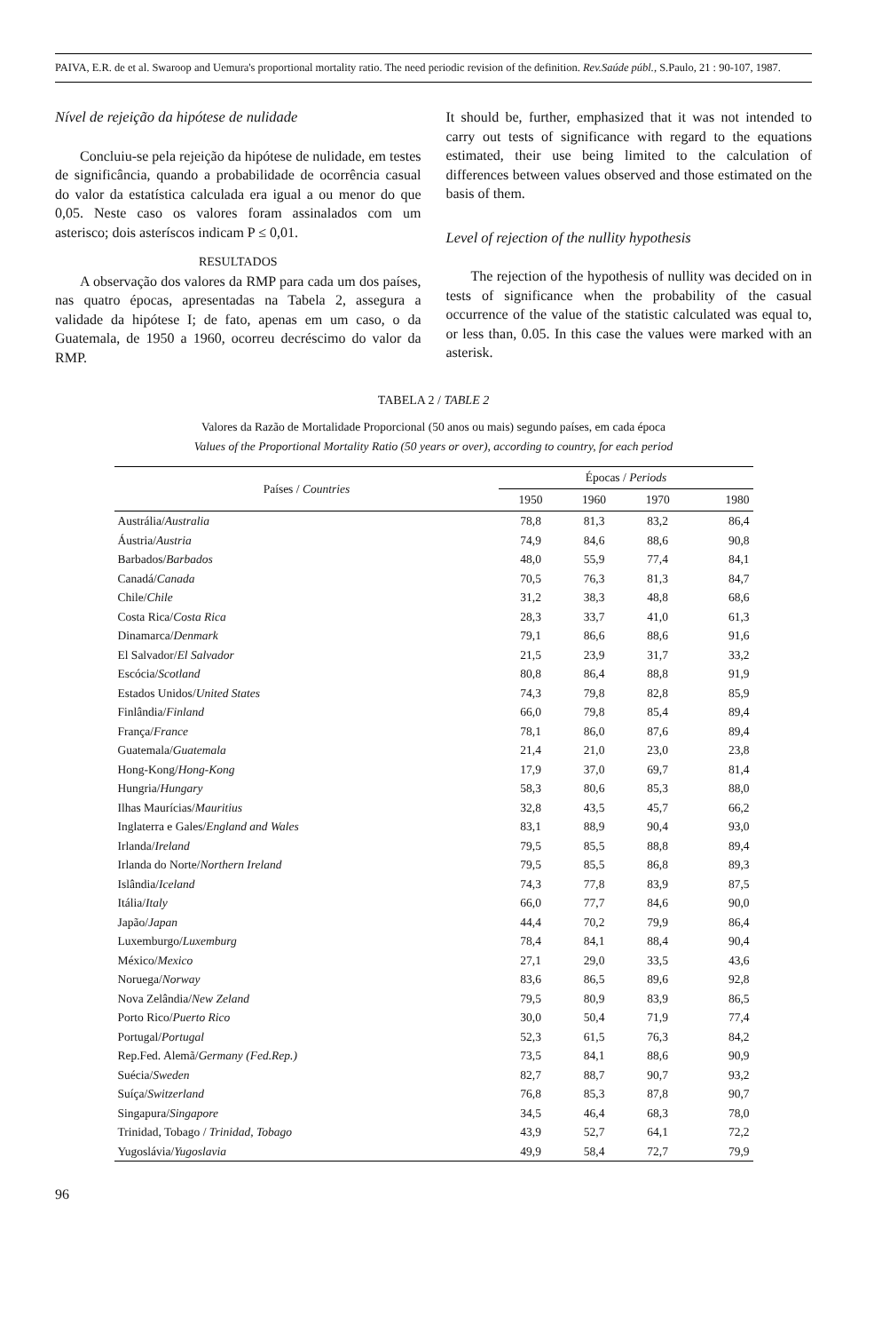PAIVA, E.R. de et al. Swaroop and Uemura's proportional mortality ratio. The need periodic revision of the definition. Rev.Saúde públ., S.Paulo, 21 : 90-107, 1987.
Nível de rejeição da hipótese de nulidade
Concluiu-se pela rejeição da hipótese de nulidade, em testes de significância, quando a probabilidade de ocorrência casual do valor da estatística calculada era igual a ou menor do que 0,05. Neste caso os valores foram assinalados com um asterisco; dois asteríscos indicam P ≤ 0,01.
RESULTADOS
A observação dos valores da RMP para cada um dos países, nas quatro épocas, apresentadas na Tabela 2, assegura a validade da hipótese I; de fato, apenas em um caso, o da Guatemala, de 1950 a 1960, ocorreu decréscimo do valor da RMP.
It should be, further, emphasized that it was not intended to carry out tests of significance with regard to the equations estimated, their use being limited to the calculation of differences between values observed and those estimated on the basis of them.
Level of rejection of the nullity hypothesis
The rejection of the hypothesis of nullity was decided on in tests of significance when the probability of the casual occurrence of the value of the statistic calculated was equal to, or less than, 0.05. In this case the values were marked with an asterisk.
TABELA 2 / TABLE 2
Valores da Razão de Mortalidade Proporcional (50 anos ou mais) segundo países, em cada época
Values of the Proportional Mortality Ratio (50 years or over), according to country, for each period
| Países / Countries | Épocas / Periods | | | |
| --- | --- | --- | --- | --- |
| | 1950 | 1960 | 1970 | 1980 |
| Austrália/ Australia | 78,8 | 81,3 | 83,2 | 86,4 |
| Áustria/ Austria | 74,9 | 84,6 | 88,6 | 90,8 |
| Barbados/ Barbados | 48,0 | 55,9 | 77,4 | 84,1 |
| Canadá/ Canada | 70,5 | 76,3 | 81,3 | 84,7 |
| Chile/ Chile | 31,2 | 38,3 | 48,8 | 68,6 |
| Costa Rica/ Costa Rica | 28,3 | 33,7 | 41,0 | 61,3 |
| Dinamarca/ Denmark | 79,1 | 86,6 | 88,6 | 91,6 |
| El Salvador/ El Salvador | 21,5 | 23,9 | 31,7 | 33,2 |
| Escócia/ Scotland | 80,8 | 86,4 | 88,8 | 91,9 |
| Estados Unidos/ United States | 74,3 | 79,8 | 82,8 | 85,9 |
| Finlândia/ Finland | 66,0 | 79,8 | 85,4 | 89,4 |
| França/ France | 78,1 | 86,0 | 87,6 | 89,4 |
| Guatemala/ Guatemala | 21,4 | 21,0 | 23,0 | 23,8 |
| Hong-Kong/ Hong-Kong | 17,9 | 37,0 | 69,7 | 81,4 |
| Hungria/ Hungary | 58,3 | 80,6 | 85,3 | 88,0 |
| Ilhas Maurícias/ Mauritius | 32,8 | 43,5 | 45,7 | 66,2 |
| Inglaterra e Gales/ England and Wales | 83,1 | 88,9 | 90,4 | 93,0 |
| Irlanda/ Ireland | 79,5 | 85,5 | 88,8 | 89,4 |
| Irlanda do Norte/ Northern Ireland | 79,5 | 85,5 | 86,8 | 89,3 |
| Islândia/ Iceland | 74,3 | 77,8 | 83,9 | 87,5 |
| Itália/ Italy | 66,0 | 77,7 | 84,6 | 90,0 |
| Japão/ Japan | 44,4 | 70,2 | 79,9 | 86,4 |
| Luxemburgo/ Luxemburg | 78,4 | 84,1 | 88,4 | 90,4 |
| México/ Mexico | 27,1 | 29,0 | 33,5 | 43,6 |
| Noruega/ Norway | 83,6 | 86,5 | 89,6 | 92,8 |
| Nova Zelândia/ New Zeland | 79,5 | 80,9 | 83,9 | 86,5 |
| Porto Rico/ Puerto Rico | 30,0 | 50,4 | 71,9 | 77,4 |
| Portugal/ Portugal | 52,3 | 61,5 | 76,3 | 84,2 |
| Rep.Fed. Alemã/ Germany (Fed.Rep.) | 73,5 | 84,1 | 88,6 | 90,9 |
| Suécia/ Sweden | 82,7 | 88,7 | 90,7 | 93,2 |
| Suíça/ Switzerland | 76,8 | 85,3 | 87,8 | 90,7 |
| Singapura/ Singapore | 34,5 | 46,4 | 68,3 | 78,0 |
| Trinidad, Tobago / Trinidad, Tobago | 43,9 | 52,7 | 64,1 | 72,2 |
| Yugoslávia/ Yugoslavia | 49,9 | 58,4 | 72,7 | 79,9 |
96